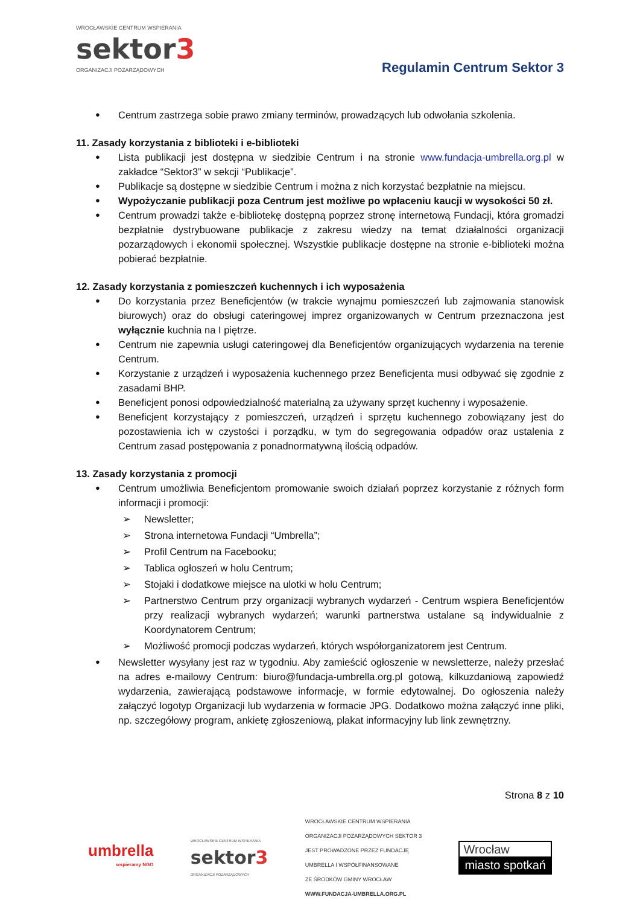WROCŁAWSKIE CENTRUM WSPIERANIA
sektor3
ORGANIZACJI POZARZĄDOWYCH
Regulamin Centrum Sektor 3
Centrum zastrzega sobie prawo zmiany terminów, prowadzących lub odwołania szkolenia.
11. Zasady korzystania z biblioteki i e-biblioteki
Lista publikacji jest dostępna w siedzibie Centrum i na stronie www.fundacja-umbrella.org.pl w zakładce “Sektor3” w sekcji “Publikacje”.
Publikacje są dostępne w siedzibie Centrum i można z nich korzystać bezpłatnie na miejscu.
Wypożyczanie publikacji poza Centrum jest możliwe po wpłaceniu kaucji w wysokości 50 zł.
Centrum prowadzi także e-bibliotekę dostępną poprzez stronę internetową Fundacji, która gromadzi bezpłatnie dystrybuowane publikacje z zakresu wiedzy na temat działalności organizacji pozarządowych i ekonomii społecznej. Wszystkie publikacje dostępne na stronie e-biblioteki można pobierać bezpłatnie.
12. Zasady korzystania z pomieszczeń kuchennych i ich wyposażenia
Do korzystania przez Beneficjentów (w trakcie wynajmu pomieszczeń lub zajmowania stanowisk biurowych) oraz do obsługi cateringowej imprez organizowanych w Centrum przeznaczona jest wyłącznie kuchnia na I piętrze.
Centrum nie zapewnia usługi cateringowej dla Beneficjentów organizujących wydarzenia na terenie Centrum.
Korzystanie z urządzeń i wyposażenia kuchennego przez Beneficjenta musi odbywać się zgodnie z zasadami BHP.
Beneficjent ponosi odpowiedzialność materialną za używany sprzęt kuchenny i wyposażenie.
Beneficjent korzystający z pomieszczeń, urządzeń i sprzętu kuchennego zobowiązany jest do pozostawienia ich w czystości i porządku, w tym do segregowania odpadów oraz ustalenia z Centrum zasad postępowania z ponadnormatywną ilością odpadów.
13. Zasady korzystania z promocji
Centrum umożliwia Beneficjentom promowanie swoich działań poprzez korzystanie z różnych form informacji i promocji:
➢ Newsletter;
➢ Strona internetowa Fundacji “Umbrella”;
➢ Profil Centrum na Facebooku;
➢ Tablica ogłoszeń w holu Centrum;
➢ Stojaki i dodatkowe miejsce na ulotki w holu Centrum;
➢ Partnerstwo Centrum przy organizacji wybranych wydarzeń - Centrum wspiera Beneficjentów przy realizacji wybranych wydarzeń; warunki partnerstwa ustalane są indywidualnie z Koordynatorem Centrum;
➢ Możliwość promocji podczas wydarzeń, których współorganizatorem jest Centrum.
Newsletter wysyłany jest raz w tygodniu. Aby zamieścić ogłoszenie w newsletterze, należy przesłać na adres e-mailowy Centrum: biuro@fundacja-umbrella.org.pl gotową, kilkuzdaniową zapowiedź wydarzenia, zawierającą podstawowe informacje, w formie edytowalnej. Do ogłoszenia należy załączyć logotyp Organizacji lub wydarzenia w formacie JPG. Dodatkowo można załączyć inne pliki, np. szczegółowy program, ankietę zgłoszeniową, plakat informacyjny lub link zewnętrzny.
Strona 8 z 10
umbrella
wspieramy NGO
WROCŁAWSKIE CENTRUM WSPIERANIA
sektor3
ORGANIZACJI POZARZĄDOWYCH
WROCŁAWSKIE CENTRUM WSPIERANIA
ORGANIZACJI POZARZĄDOWYCH SEKTOR 3
JEST PROWADZONE PRZEZ FUNDACJĘ
UMBRELLA I WSPÓŁFINANSOWANE
ZE ŚRODKÓW GMINY WROCŁAW
WWW.FUNDACJA-UMBRELLA.ORG.PL
Wrocław
miasto spotkań